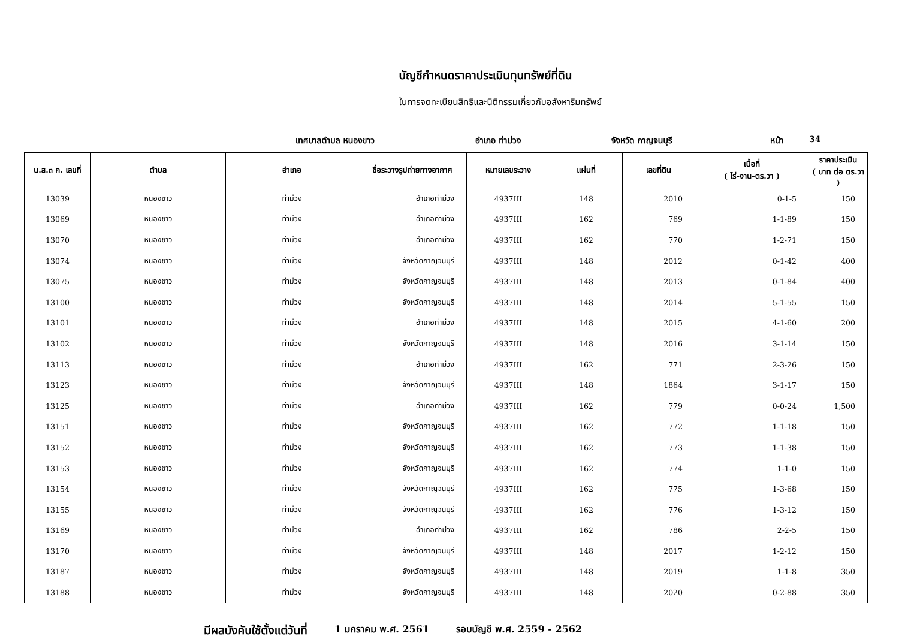บัญชีกำหนดราคาประเมินทุนทรัพย์ที่ดิน
ในการจดทะเบียนสิทธิและนิติกรรมเกี่ยวกับอสังหาริมทรัพย์
เทศบาลตำบล หนองขาว อำเภอ ท่าม่วง จังหวัด กาญจนบุรี หน้า 34
| น.ส.๓ ก. เลขที่ | ตำบล | อำเภอ | ชื่อระวางรูปถ่ายทางอากาศ | หมายเลขระวาง | แผ่นที่ | เลขที่ดิน | เนื้อที่ ( ไร่-งาน-ตร.วา ) | ราคาประเมิน ( บาท ต่อ ตร.วา ) |
| --- | --- | --- | --- | --- | --- | --- | --- | --- |
| 13039 | หนองขาว | ท่าม่วง | อำเภอท่าม่วง | 4937III | 148 | 2010 | 0-1-5 | 150 |
| 13069 | หนองขาว | ท่าม่วง | อำเภอท่าม่วง | 4937III | 162 | 769 | 1-1-89 | 150 |
| 13070 | หนองขาว | ท่าม่วง | อำเภอท่าม่วง | 4937III | 162 | 770 | 1-2-71 | 150 |
| 13074 | หนองขาว | ท่าม่วง | จังหวัดกาญจนบุรี | 4937III | 148 | 2012 | 0-1-42 | 400 |
| 13075 | หนองขาว | ท่าม่วง | จังหวัดกาญจนบุรี | 4937III | 148 | 2013 | 0-1-84 | 400 |
| 13100 | หนองขาว | ท่าม่วง | จังหวัดกาญจนบุรี | 4937III | 148 | 2014 | 5-1-55 | 150 |
| 13101 | หนองขาว | ท่าม่วง | อำเภอท่าม่วง | 4937III | 148 | 2015 | 4-1-60 | 200 |
| 13102 | หนองขาว | ท่าม่วง | จังหวัดกาญจนบุรี | 4937III | 148 | 2016 | 3-1-14 | 150 |
| 13113 | หนองขาว | ท่าม่วง | อำเภอท่าม่วง | 4937III | 162 | 771 | 2-3-26 | 150 |
| 13123 | หนองขาว | ท่าม่วง | จังหวัดกาญจนบุรี | 4937III | 148 | 1864 | 3-1-17 | 150 |
| 13125 | หนองขาว | ท่าม่วง | อำเภอท่าม่วง | 4937III | 162 | 779 | 0-0-24 | 1,500 |
| 13151 | หนองขาว | ท่าม่วง | จังหวัดกาญจนบุรี | 4937III | 162 | 772 | 1-1-18 | 150 |
| 13152 | หนองขาว | ท่าม่วง | จังหวัดกาญจนบุรี | 4937III | 162 | 773 | 1-1-38 | 150 |
| 13153 | หนองขาว | ท่าม่วง | จังหวัดกาญจนบุรี | 4937III | 162 | 774 | 1-1-0 | 150 |
| 13154 | หนองขาว | ท่าม่วง | จังหวัดกาญจนบุรี | 4937III | 162 | 775 | 1-3-68 | 150 |
| 13155 | หนองขาว | ท่าม่วง | จังหวัดกาญจนบุรี | 4937III | 162 | 776 | 1-3-12 | 150 |
| 13169 | หนองขาว | ท่าม่วง | อำเภอท่าม่วง | 4937III | 162 | 786 | 2-2-5 | 150 |
| 13170 | หนองขาว | ท่าม่วง | จังหวัดกาญจนบุรี | 4937III | 148 | 2017 | 1-2-12 | 150 |
| 13187 | หนองขาว | ท่าม่วง | จังหวัดกาญจนบุรี | 4937III | 148 | 2019 | 1-1-8 | 350 |
| 13188 | หนองขาว | ท่าม่วง | จังหวัดกาญจนบุรี | 4937III | 148 | 2020 | 0-2-88 | 350 |
มีผลบังคับใช้ตั้งแต่วันที่ 1 มกราคม พ.ศ. 2561 รอบบัญชี พ.ศ. 2559 - 2562